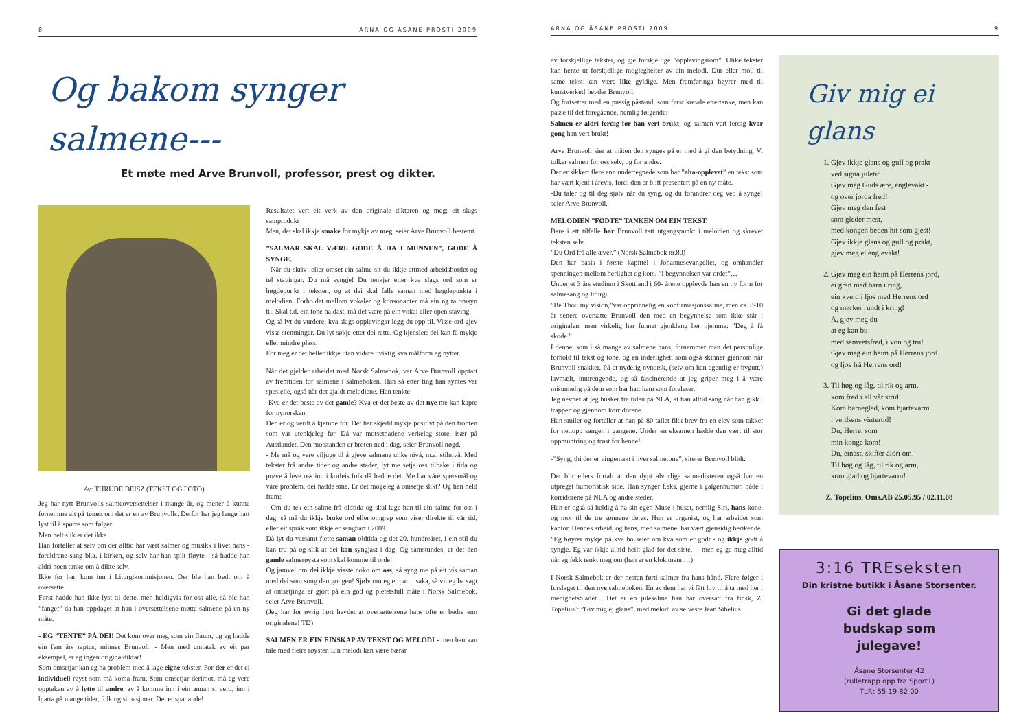8 ARNA OG ÅSANE PROSTI 2009
Og bakom synger salmene---
Et møte med Arve Brunvoll, professor, prest og dikter.
Av: THRUDE DEISZ (TEKST OG FOTO)
Jeg har nytt Brunvolls salmeoversettelser i mange år, og mener å kunne fornemme alt på tonen om det er en av Brunvolls. Derfor har jeg lenge hatt lyst til å spørre som følger:
Men helt slik er det ikke.
Han forteller at selv om der alltid har vært salmer og musikk i livet hans - foreldrene sang bl.a. i kirken, og selv har han spilt fløyte - så hadde han aldri noen tanke om å dikte selv.
Ikke før han kom inn i Liturgikommisjonen. Der ble han bedt om å oversette!
Først hadde han ikke lyst til dette, men heldigvis for oss alle, så ble han ”fanget” da han oppdaget at han i oversettelsene møtte salmene på en ny måte.
- EG ”TENTE” PÅ DEI! Det kom over meg som ein flaum, og eg hadde ein fem års raptus, minnes Brunvoll. - Men med unnatak av eit par eksempel, er eg ingen originaldiktar!
Som omsetjar kan eg ha problem med å lage eigne tekster. For der er det ei individuell røyst som må koma fram. Som omsetjar derimot, må eg vere oppteken av å lytte til andre, av å komme inn i ein annan si verd, inn i hjarta på mange tider, folk og situasjonar. Det er spanande!
Resultatet vert eit verk av den originale diktaren og meg; eit slags samprodukt
Men, det skal ikkje smake for mykje av meg, seier Arve Brunvoll bestemt.
”SALMAR SKAL VÆRE GODE Å HA I MUNNEN”, GODE Å SYNGE.
- Når du skriv- eller omset ein salme sit du ikkje attmed arbeidsbordet og tel stavingar. Du må syngje! Du tenkjer etter kva slags ord som er høgdepunkt i teksten, og at dei skal falle saman med høgdepunkta i melodien. Forholdet mellom vokaler og konsonanter må ein og ta omsyn til. Skal t.d. ein tone haldast, må det være på ein vokal eller open staving.
Og så lyt du vurdere; kva slags opplevingar legg du opp til. Visse ord gjev visse stemningar. Du lyt søkje etter dei rette. Og kjensler: dei kan få mykje eller mindre plass.
For meg er det heller ikkje utan vidare uviktig kva målform eg nytter.
Når det gjelder arbeidet med Norsk Salmebok, var Arve Brunvoll opptatt av fremtiden for salmene i salmeboken. Han så etter ting han syntes var spesielle, også når det gjaldt melodiene. Han tenkte:
-Kva er det beste av det gamle? Kva er det beste av det nye me kan kapre for nynorsken.
Den er og verdt å kjempe for. Det har skjedd mykje positivt på den fronten som var utenkjeleg før. Då var motsetnadene verkeleg store, især på Austlandet. Den motstanden er broten ned i dag, seier Brunvoll nøgd.
- Me må og vere viljuge til å gjeve salmane ulike nivå, m.a. stilnivå. Med tekster frå andre tider og andre stader, lyt me setja oss tilbake i tida og prøve å leve oss inn i korleis folk då hadde det. Me har våre spørsmål og våre problem, dei hadde sine. Er det mogeleg å omsetje slikt? Og han held fram:
- Om du tek ein salme frå oldtida og skal lage han til ein salme for oss i dag, så må du ikkje bruke ord eller omgrep som viser direkte til vår tid, eller eit språk som ikkje er sangbart i 2009.
Då lyt du varsamt flette saman oldtida og det 20. hundreåret, i ein stil du kan tru på og slik at dei kan syngjast i dag. Og samstundes, er det den gamle salmerøysta som skal komme til orde!
Og jamvel om dei ikkje visste noko om oss, så syng me på eit vis saman med dei som song den gongen! Sjølv om eg er part i saka, så vil eg ha sagt at omsetjinga er gjort på ein god og pietetsfull måte i Norsk Salmebok, seier Arve Brunvoll.
(Jeg har for øvrig hørt hevdet at oversettelsene hans ofte er bedre enn originalene! TD)
SALMEN ER EIN EINSKAP AV TEKST OG MELODI - men han kan tale med fleire røyster. Ein melodi kan være bærar
ARNA OG ÅSANE PROSTI 2009 9
av forskjellige tekster, og gje forskjellige ”opplevingsrom”. Ulike tekster kan hente ut forskjellige moglegheiter av ein melodi. Dur eller moll til same tekst kan være like gyldige. Men framføringa høyrer med til kunstverket! hevder Brunvoll.
Og fortsetter med en pussig påstand, som først krevde ettertanke, men kan passe til det foregående, nemlig følgende:
Salmen er aldri ferdig før han vert brukt, og salmen vert ferdig kvar gong han vert brukt!
Arve Brunvoll sier at måten den synges på er med å gi den betydning. Vi tolker salmen for oss selv, og for andre.
Der er sikkert flere enn undertegnede som har ”aha-opplevet” en tekst som har vært kjent i årevis, fordi den er blitt presentert på en ny måte.
-Du taler og til deg sjølv når du syng, og du forandrer deg ved å synge! seier Arve Brunvoll.
MELODIEN ”FØDTE” TANKEN OM EIN TEKST.
Bare i ett tilfelle har Brunvoll tatt utgangspunkt i melodien og skrevet teksten selv.
”Du Ord frå alle æver.” (Norsk Salmebok nr.80)
Den har basis i første kapittel i Johannesevangeliet, og omhandler spenningen mellom herlighet og kors. ”I begynnelsen var ordet”…
Under et 3 års studium i Skottland i 60- årene opplevde han en ny form for salmesang og liturgi.
”Be Thou my vision,”var opprinnelig en konfirmasjonssalme, men ca. 8-10 år senere oversatte Brunvoll den med en begynnelse som ikke står i originalen, men virkelig har funnet gjenklang her hjemme: ”Deg å få skode.”
I denne, som i så mange av salmene hans, fornemmer man det personlige forhold til tekst og tone, og en inderlighet, som også skinner gjennom når Brunvoll snakker. På et nydelig nynorsk, (selv om han egentlig er bygutt.) lavmælt, inntrengende, og så fascinerende at jeg griper meg i å være misunnelig på dem som har hatt ham som foreleser.
Jeg nevner at jeg husker fra tiden på NLA, at han alltid sang når han gikk i trappen og gjennom korridorene.
Han smiler og forteller at han på 80-tallet fikk brev fra en elev som takket for nettopp sangen i gangene. Under en eksamen hadde den vært til stor oppmuntring og trøst for henne!
-”Syng, thi der er vingemakt i hver salmetone”, siterer Brunvoll blidt.
Det blir ellers fortalt at den dypt alvorlige salmedikteren også har en utpreget humoristisk side. Han synger f.eks. gjerne i galgenhumør, både i korridorene på NLA og andre steder.
Han er også så heldig å ha sin egen Muse i huset, nemlig Siri, hans kone, og mor til de tre sønnene deres. Hun er organist, og har arbeidet som kantor. Hennes arbeid, og hans, med salmene, har vært gjensidig berikende.
”Eg høyrer mykje på kva ho seier om kva som er godt - og ikkje godt å syngje. Eg var ikkje alltid heilt glad for det siste, ---men eg ga meg alltid når eg fekk tenkt meg om (han er en klok mann…)
I Norsk Salmebok er der nesten førti salmer fra hans hånd. Flere følger i forslaget til den nye salmeboken. En av dem har vi fått lov til å ta med her i menighetsbladet . Det er en julesalme han har oversatt fra finsk, Z. Topelius`: ”Giv mig ej glans”, med melodi av selveste Jean Sibelius.
Giv mig ei glans
1. Gjev ikkje glans og gull og prakt
ved signa juletid!
Gjev meg Guds ære, englevakt -
og over jorda fred!
Gjev meg den fest
som gleder mest,
med kongen beden hit som gjest!
Gjev ikkje glans og gull og prakt,
gjev meg ei englevakt!
2. Gjev meg ein heim på Herrens jord,
ei gran med barn i ring,
ein kveld i ljos med Herrens ord
og mørker rundt i kring!
Å, gjev meg du
at eg kan bu
med samvetsfred, i von og tru!
Gjev meg ein heim på Herrens jord
og ljos frå Herrens ord!
3. Til høg og låg, til rik og arm,
kom fred i all vår strid!
Kom barneglad, kom hjartevarm
i verdsens vintertid!
Du, Herre, som
min konge kom!
Du, einast, skifter aldri om.
Til høg og låg, til rik og arm,
kom glad og hjartevarm!
Z. Topelius. Oms.AB 25.05.95 / 02.11.08
3:16 TREseksten
Din kristne butikk i Åsane Storsenter.
Gi det glade
budskap som
julegave!
Åsane Storsenter 42
(rulletrapp opp fra Sport1)
TLF.: 55 19 82 00